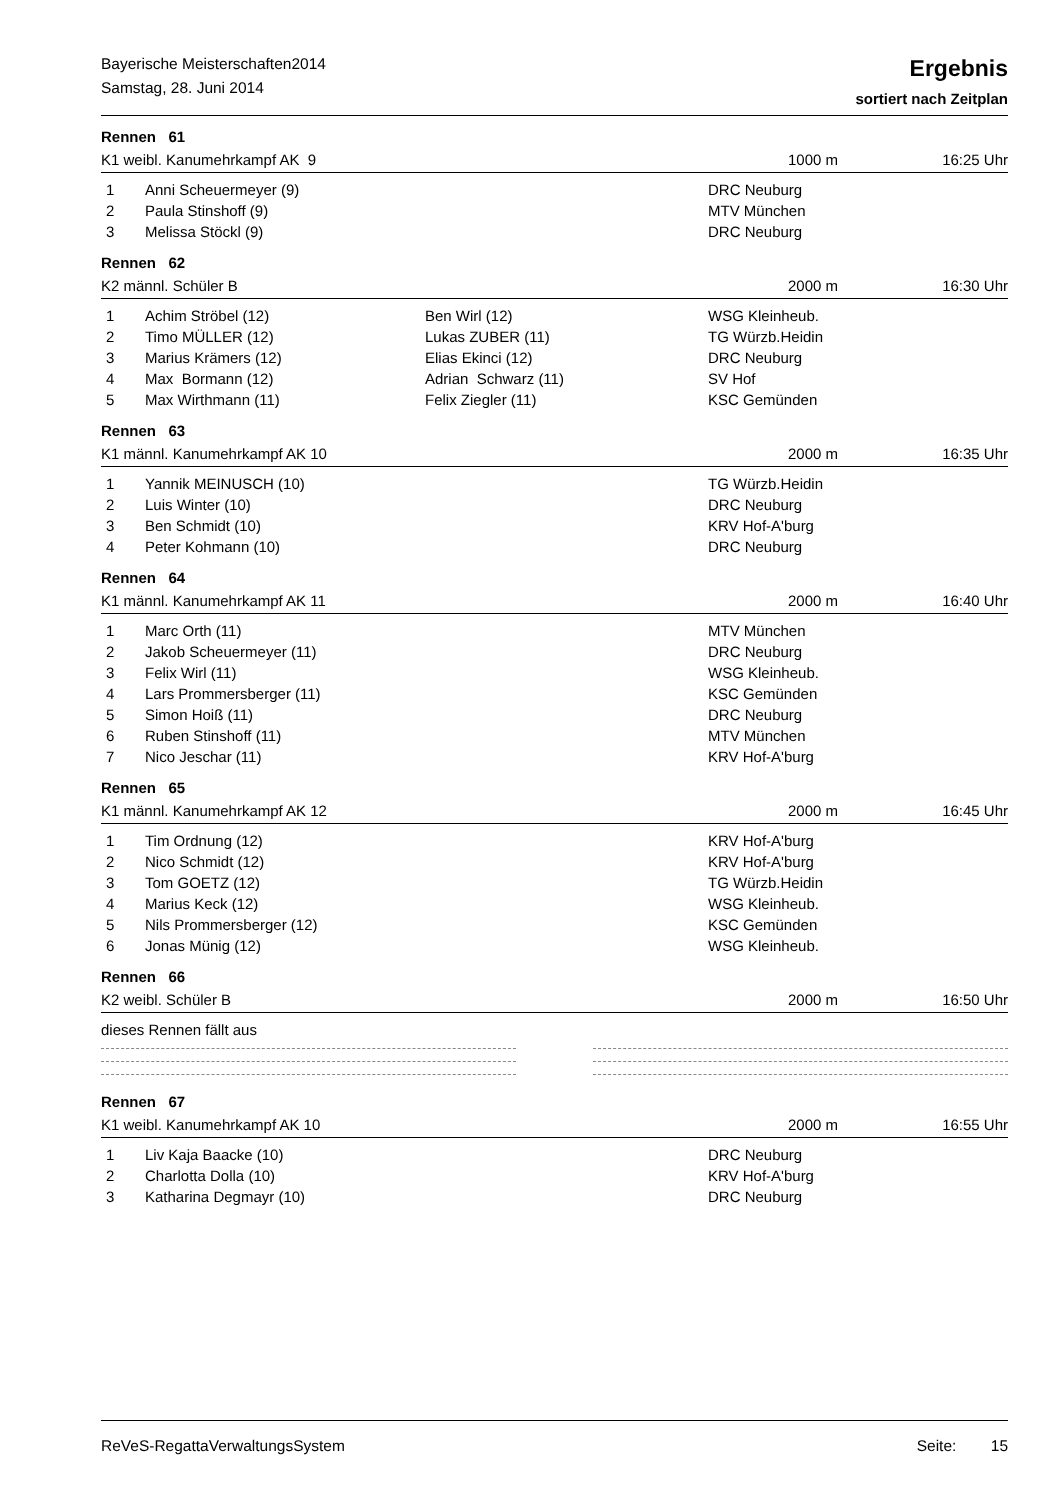Bayerische Meisterschaften2014
Samstag, 28. Juni 2014
Ergebnis
sortiert nach Zeitplan
Rennen 61
K1 weibl. Kanumehrkampf AK 9 1000 m 16:25 Uhr
| 1 | Anni Scheuermeyer (9) | | DRC Neuburg |
| 2 | Paula Stinshoff (9) | | MTV München |
| 3 | Melissa Stöckl (9) | | DRC Neuburg |
Rennen 62
K2 männl. Schüler B 2000 m 16:30 Uhr
| 1 | Achim Ströbel (12) | Ben Wirl (12) | WSG Kleinheub. |
| 2 | Timo MÜLLER (12) | Lukas ZUBER (11) | TG Würzb.Heidin |
| 3 | Marius Krämers (12) | Elias Ekinci (12) | DRC Neuburg |
| 4 | Max Bormann (12) | Adrian Schwarz (11) | SV Hof |
| 5 | Max Wirthmann (11) | Felix Ziegler (11) | KSC Gemünden |
Rennen 63
K1 männl. Kanumehrkampf AK 10 2000 m 16:35 Uhr
| 1 | Yannik MEINUSCH (10) | | TG Würzb.Heidin |
| 2 | Luis Winter (10) | | DRC Neuburg |
| 3 | Ben Schmidt (10) | | KRV Hof-A'burg |
| 4 | Peter Kohmann (10) | | DRC Neuburg |
Rennen 64
K1 männl. Kanumehrkampf AK 11 2000 m 16:40 Uhr
| 1 | Marc Orth (11) | | MTV München |
| 2 | Jakob Scheuermeyer (11) | | DRC Neuburg |
| 3 | Felix Wirl (11) | | WSG Kleinheub. |
| 4 | Lars Prommersberger (11) | | KSC Gemünden |
| 5 | Simon Hoiß (11) | | DRC Neuburg |
| 6 | Ruben Stinshoff (11) | | MTV München |
| 7 | Nico Jeschar (11) | | KRV Hof-A'burg |
Rennen 65
K1 männl. Kanumehrkampf AK 12 2000 m 16:45 Uhr
| 1 | Tim Ordnung (12) | | KRV Hof-A'burg |
| 2 | Nico Schmidt (12) | | KRV Hof-A'burg |
| 3 | Tom GOETZ (12) | | TG Würzb.Heidin |
| 4 | Marius Keck (12) | | WSG Kleinheub. |
| 5 | Nils Prommersberger (12) | | KSC Gemünden |
| 6 | Jonas Münig (12) | | WSG Kleinheub. |
Rennen 66
K2 weibl. Schüler B 2000 m 16:50 Uhr
dieses Rennen fällt aus
Rennen 67
K1 weibl. Kanumehrkampf AK 10 2000 m 16:55 Uhr
| 1 | Liv Kaja Baacke (10) | | DRC Neuburg |
| 2 | Charlotta Dolla (10) | | KRV Hof-A'burg |
| 3 | Katharina Degmayr (10) | | DRC Neuburg |
ReVeS-RegattaVerwaltungsSystem Seite: 15